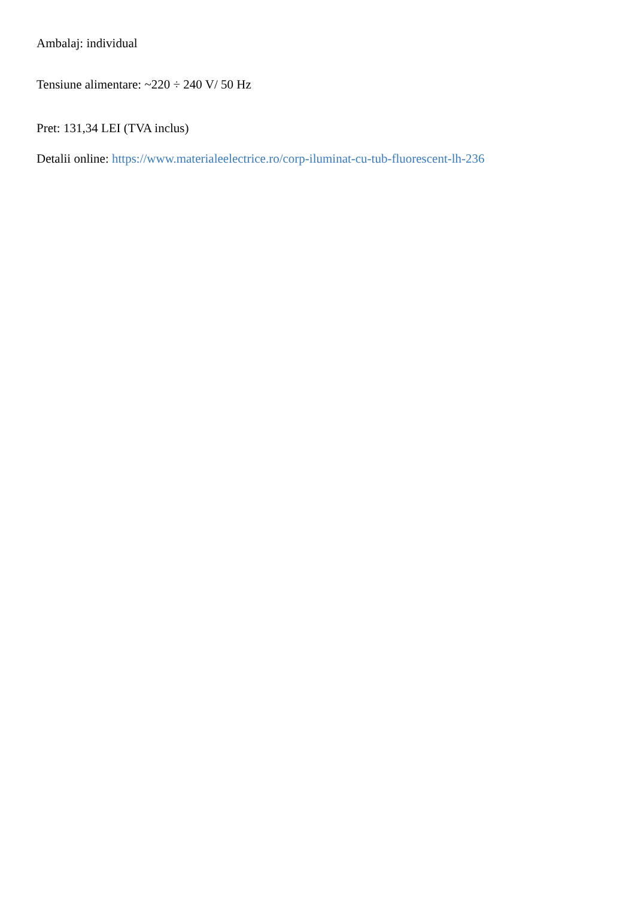Ambalaj: individual
Tensiune alimentare: ~220 ÷ 240 V/ 50 Hz
Pret: 131,34 LEI (TVA inclus)
Detalii online: https://www.materialeelectrice.ro/corp-iluminat-cu-tub-fluorescent-lh-236